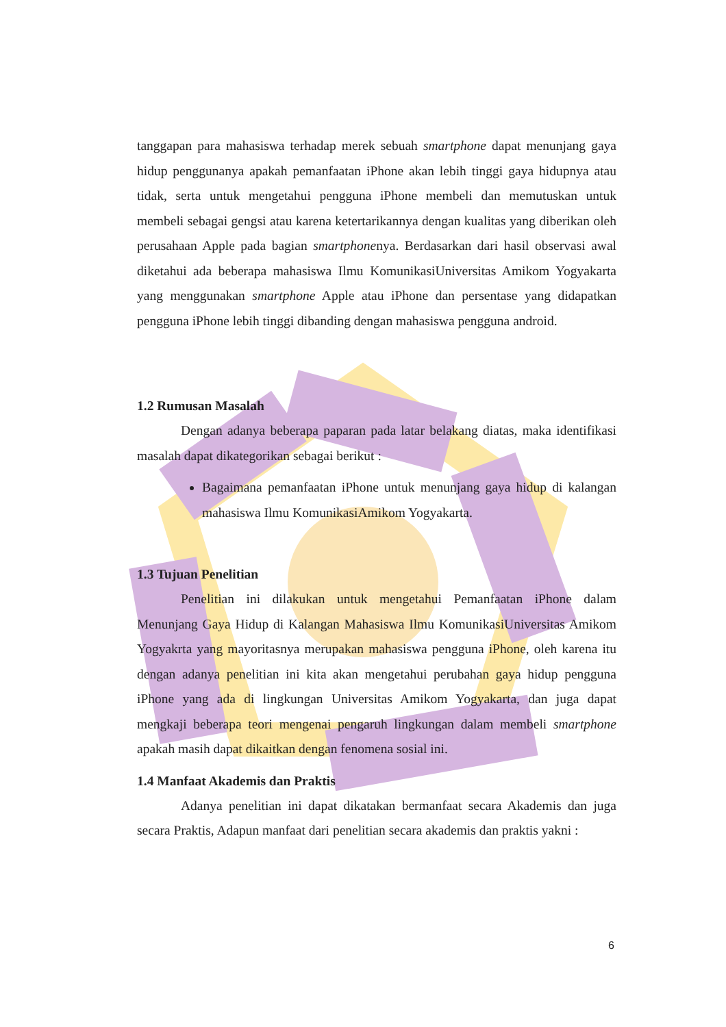tanggapan para mahasiswa terhadap merek sebuah smartphone dapat menunjang gaya hidup penggunanya apakah pemanfaatan iPhone akan lebih tinggi gaya hidupnya atau tidak, serta untuk mengetahui pengguna iPhone membeli dan memutuskan untuk membeli sebagai gengsi atau karena ketertarikannya dengan kualitas yang diberikan oleh perusahaan Apple pada bagian smartphonenya. Berdasarkan dari hasil observasi awal diketahui ada beberapa mahasiswa Ilmu KomunikasiUniversitas Amikom Yogyakarta yang menggunakan smartphone Apple atau iPhone dan persentase yang didapatkan pengguna iPhone lebih tinggi dibanding dengan mahasiswa pengguna android.
1.2 Rumusan Masalah
Dengan adanya beberapa paparan pada latar belakang diatas, maka identifikasi masalah dapat dikategorikan sebagai berikut :
Bagaimana pemanfaatan iPhone untuk menunjang gaya hidup di kalangan mahasiswa Ilmu KomunikasiAmikom Yogyakarta.
1.3 Tujuan Penelitian
Penelitian ini dilakukan untuk mengetahui Pemanfaatan iPhone dalam Menunjang Gaya Hidup di Kalangan Mahasiswa Ilmu KomunikasiUniversitas Amikom Yogyakrta yang mayoritasnya merupakan mahasiswa pengguna iPhone, oleh karena itu dengan adanya penelitian ini kita akan mengetahui perubahan gaya hidup pengguna iPhone yang ada di lingkungan Universitas Amikom Yogyakarta, dan juga dapat mengkaji beberapa teori mengenai pengaruh lingkungan dalam membeli smartphone apakah masih dapat dikaitkan dengan fenomena sosial ini.
1.4 Manfaat Akademis dan Praktis
Adanya penelitian ini dapat dikatakan bermanfaat secara Akademis dan juga secara Praktis, Adapun manfaat dari penelitian secara akademis dan praktis yakni :
6